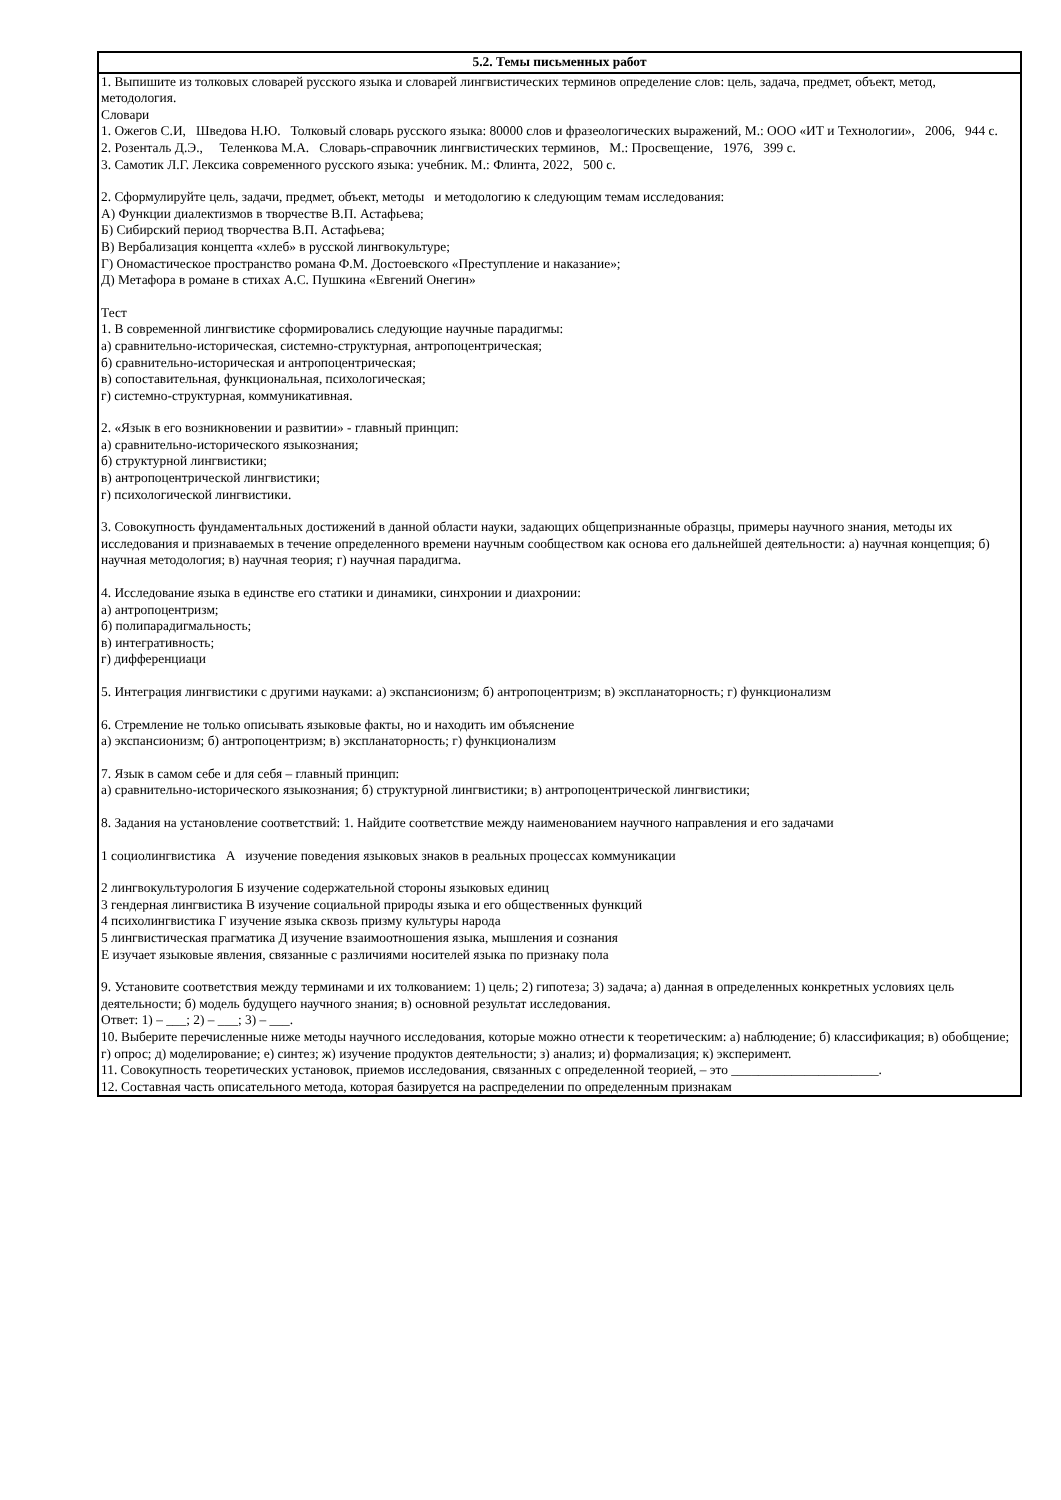| 5.2. Темы письменных работ |
| --- |
| 1. Выпишите из толковых словарей русского языка и словарей лингвистических терминов определение слов: цель, задача, предмет, объект, метод, методология. Словари 1. Ожегов С.И, Шведова Н.Ю. Толковый словарь русского языка: 80000 слов и фразеологических выражений, М.: ООО «ИТ и Технологии», 2006, 944 с. 2. Розенталь Д.Э., Теленкова М.А. Словарь-справочник лингвистических терминов, М.: Просвещение, 1976, 399 с. 3. Самотик Л.Г. Лексика современного русского языка: учебник. М.: Флинта, 2022, 500 с. 2. Сформулируйте цель, задачи, предмет, объект, методы и методологию к следующим темам исследования: А) Функции диалектизмов в творчестве В.П. Астафьева; Б) Сибирский период творчества В.П. Астафьева; В) Вербализация концепта «хлеб» в русской лингвокультуре; Г) Ономастическое пространство романа Ф.М. Достоевского «Преступление и наказание»; Д) Метафора в романе в стихах А.С. Пушкина «Евгений Онегин» Тест 1. В современной лингвистике сформировались следующие научные парадигмы: а) сравнительно-историческая, системно-структурная, антропоцентрическая; б) сравнительно-историческая и антропоцентрическая; в) сопоставительная, функциональная, психологическая; г) системно-структурная, коммуникативная. 2. «Язык в его возникновении и развитии» - главный принцип: а) сравнительно-исторического языкознания; б) структурной лингвистики; в) антропоцентрической лингвистики; г) психологической лингвистики. 3. Совокупность фундаментальных достижений в данной области науки, задающих общепризнанные образцы, примеры научного знания, методы их исследования и признаваемых в течение определенного времени научным сообществом как основа его дальнейшей деятельности: а) научная концепция; б) научная методология; в) научная теория; г) научная парадигма. 4. Исследование языка в единстве его статики и динамики, синхронии и диахронии: а) антропоцентризм; б) полипарадигмальность; в) интегративность; г) дифференциаци 5. Интеграция лингвистики с другими науками: а) экспансионизм; б) антропоцентризм; в) экспланаторность; г) функционализм 6. Стремление не только описывать языковые факты, но и находить им объяснение а) экспансионизм; б) антропоцентризм; в) экспланаторность; г) функционализм 7. Язык в самом себе и для себя – главный принцип: а) сравнительно-исторического языкознания; б) структурной лингвистики; в) антропоцентрической лингвистики; 8. Задания на установление соответствий: 1. Найдите соответствие между наименованием научного направления и его задачами 1 социолингвистика А изучение поведения языковых знаков в реальных процессах коммуникации 2 лингвокультурология Б изучение содержательной стороны языковых единиц 3 гендерная лингвистика В изучение социальной природы языка и его общественных функций 4 психолингвистика Г изучение языка сквозь призму культуры народа 5 лингвистическая прагматика Д изучение взаимоотношения языка, мышления и сознания Е изучает языковые явления, связанные с различиями носителей языка по признаку пола 9. Установите соответствия между терминами и их толкованием: 1) цель; 2) гипотеза; 3) задача; а) данная в определенных конкретных условиях цель деятельности; б) модель будущего научного знания; в) основной результат исследования. Ответ: 1) – ___; 2) – ___; 3) – ___. 10. Выберите перечисленные ниже методы научного исследования, которые можно отнести к теоретическим: а) наблюдение; б) классификация; в) обобщение; г) опрос; д) моделирование; е) синтез; ж) изучение продуктов деятельности; з) анализ; и) формализация; к) эксперимент. 11. Совокупность теоретических установок, приемов исследования, связанных с определенной теорией, – это ______________________. 12. Составная часть описательного метода, которая базируется на распределении по определенным признакам |